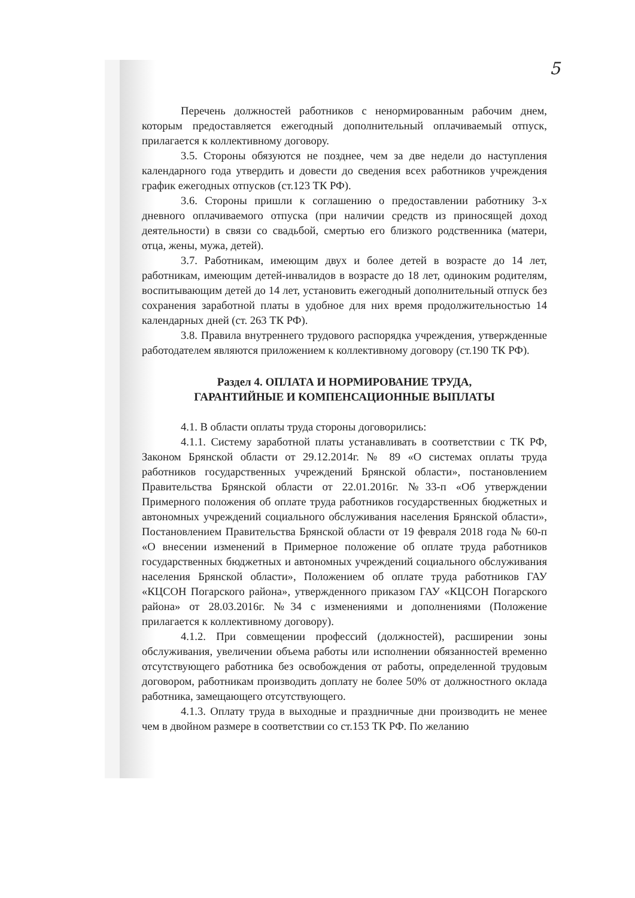5
Перечень должностей работников с ненормированным рабочим днем, которым предоставляется ежегодный дополнительный оплачиваемый отпуск, прилагается к коллективному договору.
3.5. Стороны обязуются не позднее, чем за две недели до наступления календарного года утвердить и довести до сведения всех работников учреждения график ежегодных отпусков (ст.123 ТК РФ).
3.6. Стороны пришли к соглашению о предоставлении работнику 3-х дневного оплачиваемого отпуска (при наличии средств из приносящей доход деятельности) в связи со свадьбой, смертью его близкого родственника (матери, отца, жены, мужа, детей).
3.7. Работникам, имеющим двух и более детей в возрасте до 14 лет, работникам, имеющим детей-инвалидов в возрасте до 18 лет, одиноким родителям, воспитывающим детей до 14 лет, установить ежегодный дополнительный отпуск без сохранения заработной платы в удобное для них время продолжительностью 14 календарных дней (ст. 263 ТК РФ).
3.8. Правила внутреннего трудового распорядка учреждения, утвержденные работодателем являются приложением к коллективному договору (ст.190 ТК РФ).
Раздел 4. ОПЛАТА И НОРМИРОВАНИЕ ТРУДА,
ГАРАНТИЙНЫЕ И КОМПЕНСАЦИОННЫЕ ВЫПЛАТЫ
4.1. В области оплаты труда стороны договорились:
4.1.1. Систему заработной платы устанавливать в соответствии с ТК РФ, Законом Брянской области от 29.12.2014г. № 89 «О системах оплаты труда работников государственных учреждений Брянской области», постановлением Правительства Брянской области от 22.01.2016г. №33-п «Об утверждении Примерного положения об оплате труда работников государственных бюджетных и автономных учреждений социального обслуживания населения Брянской области», Постановлением Правительства Брянской области от 19 февраля 2018 года № 60-п «О внесении изменений в Примерное положение об оплате труда работников государственных бюджетных и автономных учреждений социального обслуживания населения Брянской области», Положением об оплате труда работников ГАУ «КЦСОН Погарского района», утвержденного приказом ГАУ «КЦСОН Погарского района» от 28.03.2016г. №34 с изменениями и дополнениями (Положение прилагается к коллективному договору).
4.1.2. При совмещении профессий (должностей), расширении зоны обслуживания, увеличении объема работы или исполнении обязанностей временно отсутствующего работника без освобождения от работы, определенной трудовым договором, работникам производить доплату не более 50% от должностного оклада работника, замещающего отсутствующего.
4.1.3. Оплату труда в выходные и праздничные дни производить не менее чем в двойном размере в соответствии со ст.153 ТК РФ. По желанию